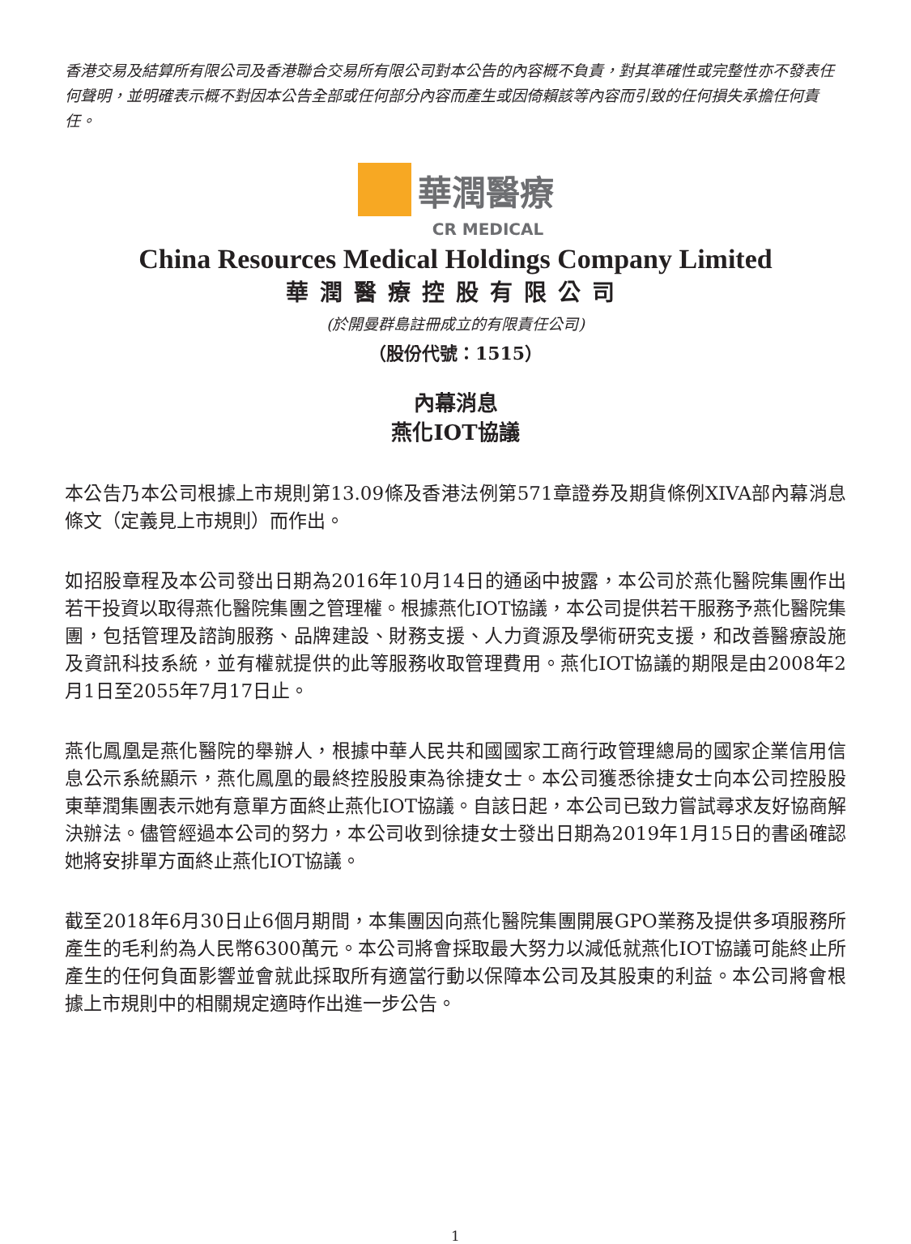香港交易及結算所有限公司及香港聯合交易所有限公司對本公告的內容概不負責，對其準確性或完整性亦不發表任何聲明，並明確表示概不對因本公告全部或任何部分內容而產生或因倚賴該等內容而引致的任何損失承擔任何責任。
華潤醫療
CR MEDICAL
China Resources Medical Holdings Company Limited
華潤醫療控股有限公司
(於開曼群島註冊成立的有限責任公司)
（股份代號：1515）
內幕消息
燕化IOT協議
本公告乃本公司根據上市規則第13.09條及香港法例第571章證券及期貨條例XIVA部內幕消息條文（定義見上市規則）而作出。
如招股章程及本公司發出日期為2016年10月14日的通函中披露，本公司於燕化醫院集團作出若干投資以取得燕化醫院集團之管理權。根據燕化IOT協議，本公司提供若干服務予燕化醫院集團，包括管理及諮詢服務、品牌建設、財務支援、人力資源及學術研究支援，和改善醫療設施及資訊科技系統，並有權就提供的此等服務收取管理費用。燕化IOT協議的期限是由2008年2月1日至2055年7月17日止。
燕化鳳凰是燕化醫院的舉辦人，根據中華人民共和國國家工商行政管理總局的國家企業信用信息公示系統顯示，燕化鳳凰的最終控股股東為徐捷女士。本公司獲悉徐捷女士向本公司控股股東華潤集團表示她有意單方面終止燕化IOT協議。自該日起，本公司已致力嘗試尋求友好協商解決辦法。儘管經過本公司的努力，本公司收到徐捷女士發出日期為2019年1月15日的書函確認她將安排單方面終止燕化IOT協議。
截至2018年6月30日止6個月期間，本集團因向燕化醫院集團開展GPO業務及提供多項服務所產生的毛利約為人民幣6300萬元。本公司將會採取最大努力以減低就燕化IOT協議可能終止所產生的任何負面影響並會就此採取所有適當行動以保障本公司及其股東的利益。本公司將會根據上市規則中的相關規定適時作出進一步公告。
1